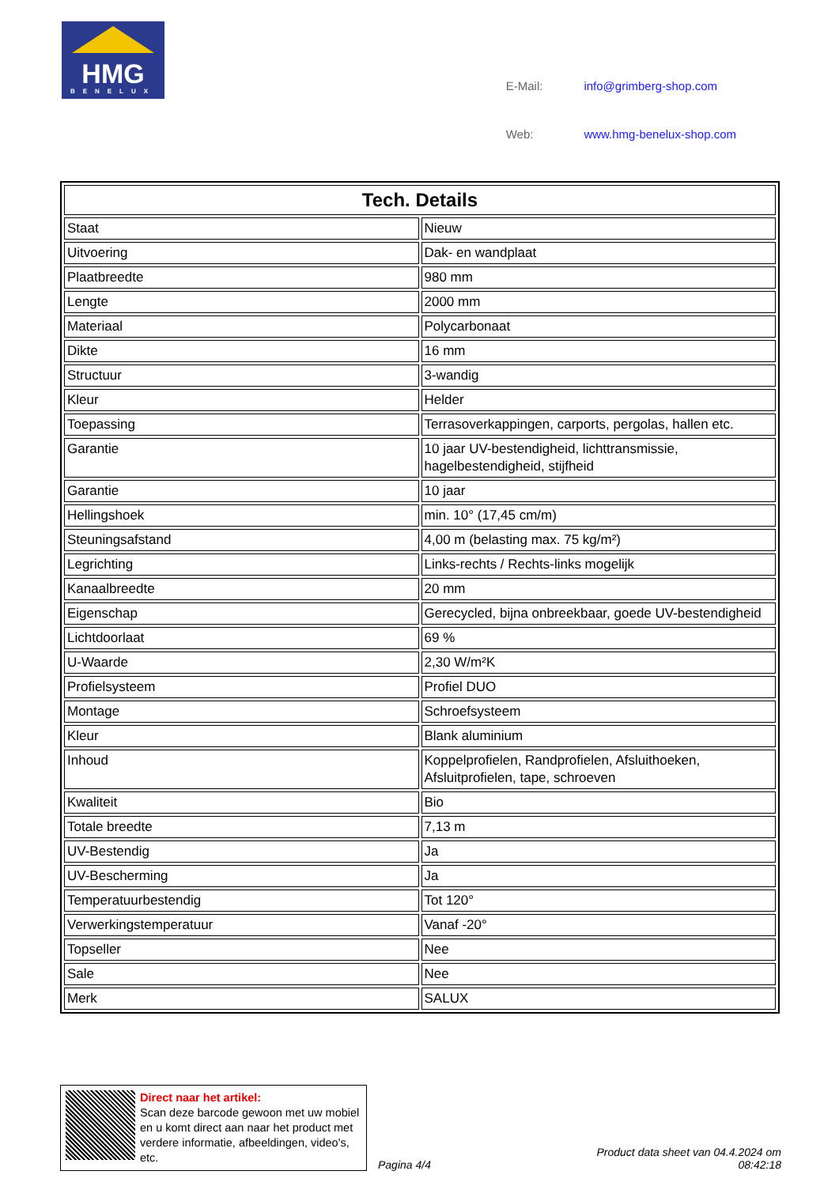HMG
BENELUX
| E-Mail: | info@grimberg-shop.com |
| Web: | www.hmg-benelux-shop.com |
| Tech. Details | |
| --- | --- |
| Staat | Nieuw |
| Uitvoering | Dak- en wandplaat |
| Plaatbreedte | 980 mm |
| Lengte | 2000 mm |
| Materiaal | Polycarbonaat |
| Dikte | 16 mm |
| Structuur | 3-wandig |
| Kleur | Helder |
| Toepassing | Terrasoverkappingen, carports, pergolas, hallen etc. |
| Garantie | 10 jaar UV-bestendigheid, lichttransmissie, hagelbestendigheid, stijfheid |
| Garantie | 10 jaar |
| Hellingshoek | min. 10° (17,45 cm/m) |
| Steuningsafstand | 4,00 m (belasting max. 75 kg/m²) |
| Legrichting | Links-rechts / Rechts-links mogelijk |
| Kanaalbreedte | 20 mm |
| Eigenschap | Gerecycled, bijna onbreekbaar, goede UV-bestendigheid |
| Lichtdoorlaat | 69 % |
| U-Waarde | 2,30 W/m²K |
| Profielsysteem | Profiel DUO |
| Montage | Schroefsysteem |
| Kleur | Blank aluminium |
| Inhoud | Koppelprofielen, Randprofielen, Afsluithoeken, Afsluitprofielen, tape, schroeven |
| Kwaliteit | Bio |
| Totale breedte | 7,13 m |
| UV-Bestendig | Ja |
| UV-Bescherming | Ja |
| Temperatuurbestendig | Tot 120° |
| Verwerkingstemperatuur | Vanaf -20° |
| Topseller | Nee |
| Sale | Nee |
| Merk | SALUX |
Direct naar het artikel:
Scan deze barcode gewoon met uw mobiel en u komt direct aan naar het product met verdere informatie, afbeeldingen, video's, etc.
Pagina 4/4
Product data sheet van 04.4.2024 om 08:42:18